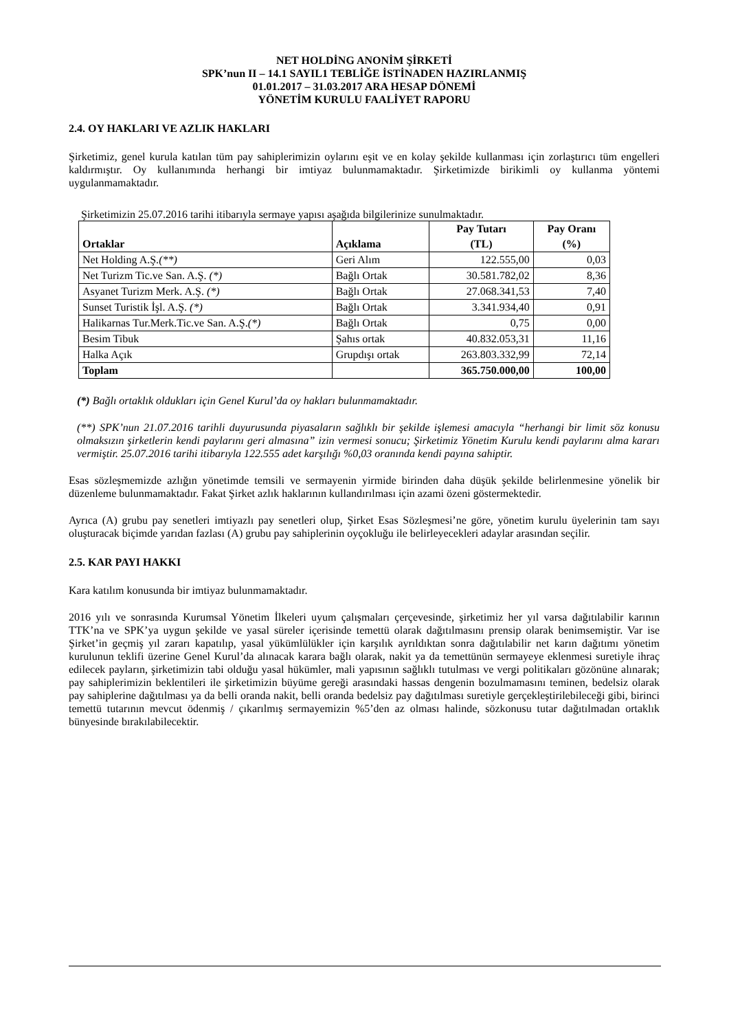NET HOLDİNG ANONİM ŞİRKETİ
SPK’nun II – 14.1 SAYIL1 TEBLİĞE İSTİNADEN HAZIRLANMIŞ
01.01.2017 – 31.03.2017 ARA HESAP DÖNEMİ
YÖNETİM KURULU FAALİYET RAPORU
2.4. OY HAKLARI VE AZLIK HAKLARI
Şirketimiz, genel kurula katılan tüm pay sahiplerimizin oylarını eşit ve en kolay şekilde kullanması için zorlaştırıcı tüm engelleri kaldırmıştır. Oy kullanımında herhangi bir imtiyaz bulunmamaktadır. Şirketimizde birikimli oy kullanma yöntemi uygulanmamaktadır.
Şirketimizin 25.07.2016 tarihi itibarıyla sermaye yapısı aşağıda bilgilerinize sunulmaktadır.
| Ortaklar | Açıklama | Pay Tutarı (TL) | Pay Oranı (%) |
| --- | --- | --- | --- |
| Net Holding A.Ş. (**) | Geri Alım | 122.555,00 | 0,03 |
| Net Turizm Tic.ve San. A.Ş. (*) | Bağlı Ortak | 30.581.782,02 | 8,36 |
| Asyanet Turizm Merk. A.Ş. (*) | Bağlı Ortak | 27.068.341,53 | 7,40 |
| Sunset Turistik İşl. A.Ş. (*) | Bağlı Ortak | 3.341.934,40 | 0,91 |
| Halikarnas Tur.Merk.Tic.ve San. A.Ş. (*) | Bağlı Ortak | 0,75 | 0,00 |
| Besim Tibuk | Şahıs ortak | 40.832.053,31 | 11,16 |
| Halka Açık | Grupdışı ortak | 263.803.332,99 | 72,14 |
| Toplam | | 365.750.000,00 | 100,00 |
(*) Bağlı ortaklık oldukları için Genel Kurul’da oy hakları bulunmamaktadır.
(**) SPK’nun 21.07.2016 tarihli duyurusunda piyasaların sağlıklı bir şekilde işlemesi amacıyla “herhangi bir limit söz konusu olmaksızın şirketlerin kendi paylarını geri almasına” izin vermesi sonucu; Şirketimiz Yönetim Kurulu kendi paylarını alma kararı vermiştir. 25.07.2016 tarihi itibarıyla 122.555 adet karşılığı %0,03 oranında kendi payına sahiptir.
Esas sözleşmemizde azlığın yönetimde temsili ve sermayenin yirmide birinden daha düşük şekilde belirlenmesine yönelik bir düzenleme bulunmamaktadır. Fakat Şirket azlık haklarının kullandırılması için azami özeni göstermektedir.
Ayrıca (A) grubu pay senetleri imtiyazlı pay senetleri olup, Şirket Esas Sözleşmesi’ne göre, yönetim kurulu üyelerinin tam sayı oluşturacak biçimde yarıdan fazlası (A) grubu pay sahiplerinin oyçokluğu ile belirleyecekleri adaylar arasından seçilir.
2.5. KAR PAYI HAKKI
Kara katılım konusunda bir imtiyaz bulunmamaktadır.
2016 yılı ve sonrasında Kurumsal Yönetim İlkeleri uyum çalışmaları çerçevesinde, şirketimiz her yıl varsa dağıtılabilir karının TTK’na ve SPK’ya uygun şekilde ve yasal süreler içerisinde temettü olarak dağıtılmasını prensip olarak benimsemiştir. Var ise Şirket’in geçmiş yıl zararı kapatılıp, yasal yükümlülükler için karşılık ayrıldıktan sonra dağıtılabilir net karın dağıtımı yönetim kurulunun teklifi üzerine Genel Kurul’da alınacak karara bağlı olarak, nakit ya da temettünün sermayeye eklenmesi suretiyle ihraç edilecek payların, şirketimizin tabi olduğu yasal hükümler, mali yapısının sağlıklı tutulması ve vergi politikaları gözönüne alınarak; pay sahiplerimizin beklentileri ile şirketimizin büyüme gereği arasındaki hassas dengenin bozulmamasını teminen, bedelsiz olarak pay sahiplerine dağıtılması ya da belli oranda nakit, belli oranda bedelsiz pay dağıtılması suretiyle gerçekleştirilebileceği gibi, birinci temettü tutarının mevcut ödenmiş / çıkarılmış sermayemizin %5’den az olması halinde, sözkonusu tutar dağıtılmadan ortaklık bünyesinde bırakılabilecektir.